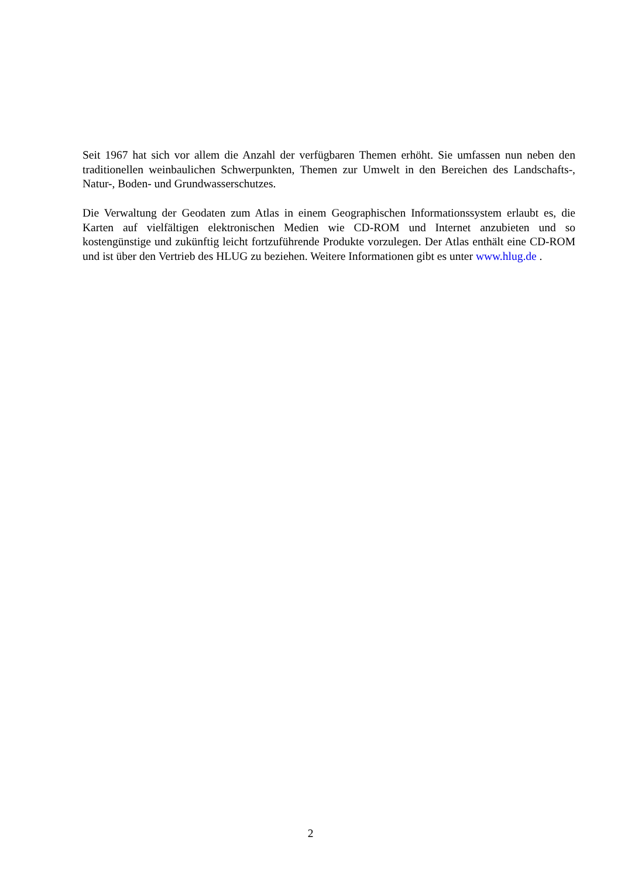Seit 1967 hat sich vor allem die Anzahl der verfügbaren Themen erhöht. Sie umfassen nun neben den traditionellen weinbaulichen Schwerpunkten, Themen zur Umwelt in den Bereichen des Landschafts-, Natur-, Boden- und Grundwasserschutzes.
Die Verwaltung der Geodaten zum Atlas in einem Geographischen Informationssystem erlaubt es, die Karten auf vielfältigen elektronischen Medien wie CD-ROM und Internet anzubieten und so kostengünstige und zukünftig leicht fortzuführende Produkte vorzulegen. Der Atlas enthält eine CD-ROM und ist über den Vertrieb des HLUG zu beziehen. Weitere Informationen gibt es unter www.hlug.de .
2